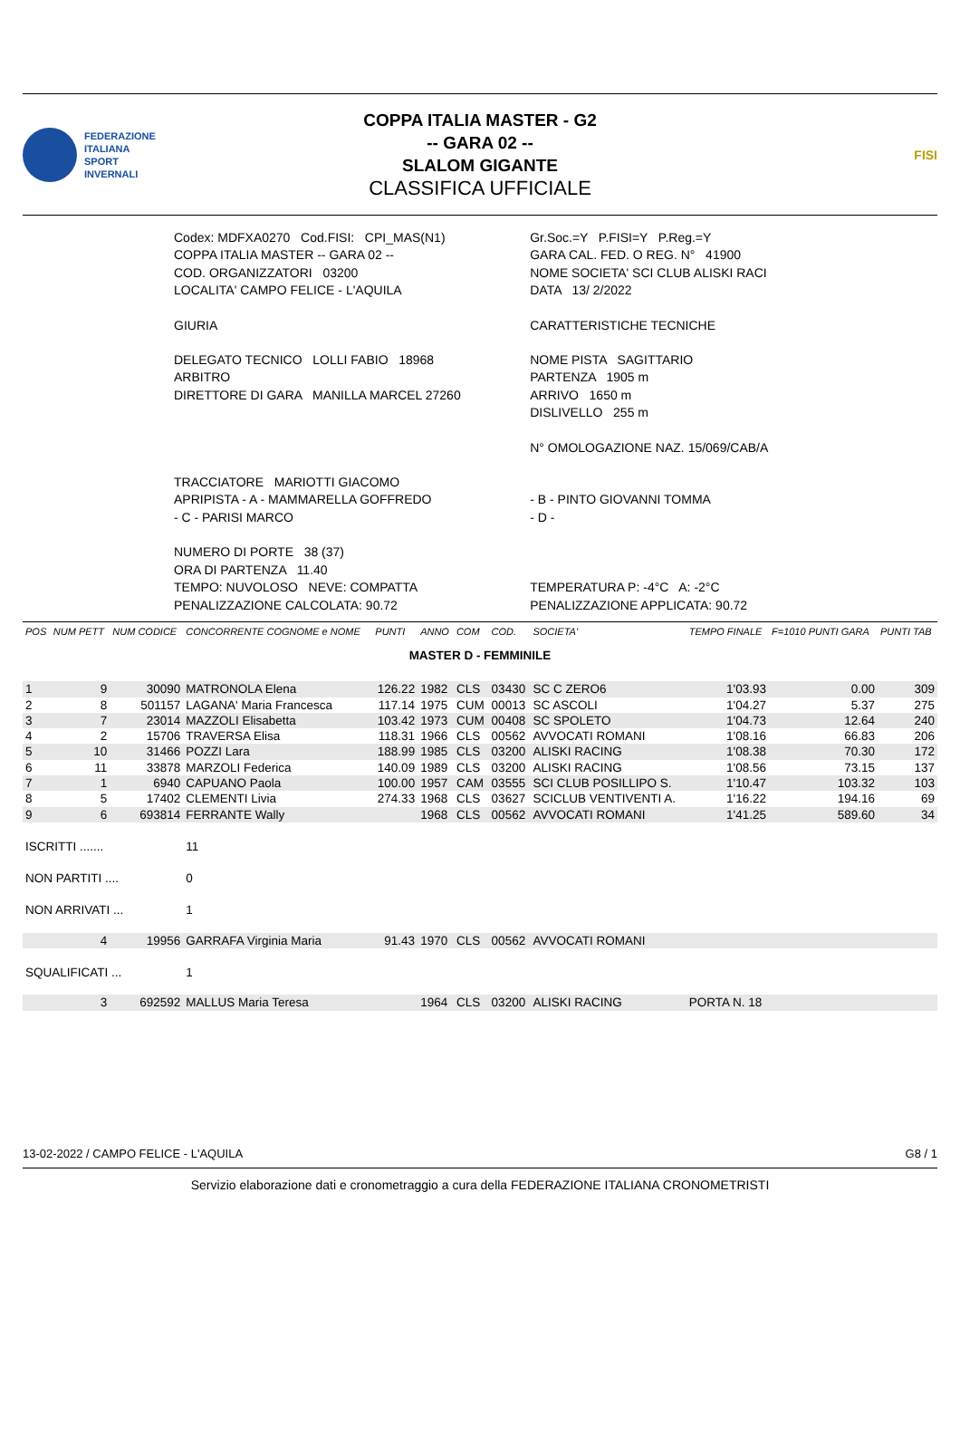FEDERAZIONE
ITALIANA
SPORT
INVERNALI
COPPA ITALIA MASTER - G2
-- GARA 02 --
SLALOM GIGANTE
CLASSIFICA UFFICIALE
FISI
| Codex: MDFXA0270 Cod.FISI: CPI_MAS(N1) | Gr.Soc.=Y P.FISI=Y P.Reg.=Y |
| COPPA ITALIA MASTER -- GARA 02 -- | GARA CAL. FED. O REG. N° 41900 |
| COD. ORGANIZZATORI 03200 | NOME SOCIETA' SCI CLUB ALISKI RACI |
| LOCALITA' CAMPO FELICE - L'AQUILA | DATA 13/ 2/2022 |
| GIURIA | CARATTERISTICHE TECNICHE |
| DELEGATO TECNICO LOLLI FABIO 18968 | NOME PISTA SAGITTARIO |
| ARBITRO | PARTENZA 1905 m |
| DIRETTORE DI GARA MANILLA MARCEL 27260 | ARRIVO 1650 m |
| | DISLIVELLO 255 m |
| | N° OMOLOGAZIONE NAZ. 15/069/CAB/A |
| TRACCIATORE MARIOTTI GIACOMO | |
| APRIPISTA - A - MAMMARELLA GOFFREDO | - B - PINTO GIOVANNI TOMMA |
| - C - PARISI MARCO | - D - |
| NUMERO DI PORTE 38 (37) | |
| ORA DI PARTENZA 11.40 | |
| TEMPO: NUVOLOSO NEVE: COMPATTA | TEMPERATURA P: -4°C A: -2°C |
| PENALIZZAZIONE CALCOLATA: 90.72 | PENALIZZAZIONE APPLICATA: 90.72 |
| POS | NUM PETT | NUM CODICE | CONCORRENTE COGNOME e NOME | PUNTI | ANNO | COM | COD. | SOCIETA' | TEMPO FINALE | F=1010 PUNTI GARA | PUNTI TAB |
| --- | --- | --- | --- | --- | --- | --- | --- | --- | --- | --- | --- |
| MASTER D - FEMMINILE | | | | | | | | | | | |
| 1 | 9 | 30090 | MATRONOLA Elena | 126.22 | 1982 | CLS | 03430 | SC C ZERO6 | 1'03.93 | 0.00 | 309 |
| 2 | 8 | 501157 | LAGANA' Maria Francesca | 117.14 | 1975 | CUM | 00013 | SC ASCOLI | 1'04.27 | 5.37 | 275 |
| 3 | 7 | 23014 | MAZZOLI Elisabetta | 103.42 | 1973 | CUM | 00408 | SC SPOLETO | 1'04.73 | 12.64 | 240 |
| 4 | 2 | 15706 | TRAVERSA Elisa | 118.31 | 1966 | CLS | 00562 | AVVOCATI ROMANI | 1'08.16 | 66.83 | 206 |
| 5 | 10 | 31466 | POZZI Lara | 188.99 | 1985 | CLS | 03200 | ALISKI RACING | 1'08.38 | 70.30 | 172 |
| 6 | 11 | 33878 | MARZOLI Federica | 140.09 | 1989 | CLS | 03200 | ALISKI RACING | 1'08.56 | 73.15 | 137 |
| 7 | 1 | 6940 | CAPUANO Paola | 100.00 | 1957 | CAM | 03555 | SCI CLUB POSILLIPO S. | 1'10.47 | 103.32 | 103 |
| 8 | 5 | 17402 | CLEMENTI Livia | 274.33 | 1968 | CLS | 03627 | SCICLUB VENTIVENTI A. | 1'16.22 | 194.16 | 69 |
| 9 | 6 | 693814 | FERRANTE Wally | | 1968 | CLS | 00562 | AVVOCATI ROMANI | 1'41.25 | 589.60 | 34 |
| ISCRITTI ....... | | | 11 | | | | | | | | |
| NON PARTITI .... | | | 0 | | | | | | | | |
| NON ARRIVATI ... | | | 1 | | | | | | | | |
| | 4 | 19956 | GARRAFA Virginia Maria | 91.43 | 1970 | CLS | 00562 | AVVOCATI ROMANI | | | |
| SQUALIFICATI ... | | | 1 | | | | | | | | |
| | 3 | 692592 | MALLUS Maria Teresa | | 1964 | CLS | 03200 | ALISKI RACING | PORTA N. 18 | | |
13-02-2022 / CAMPO FELICE - L'AQUILA G8 / 1
Servizio elaborazione dati e cronometraggio a cura della FEDERAZIONE ITALIANA CRONOMETRISTI